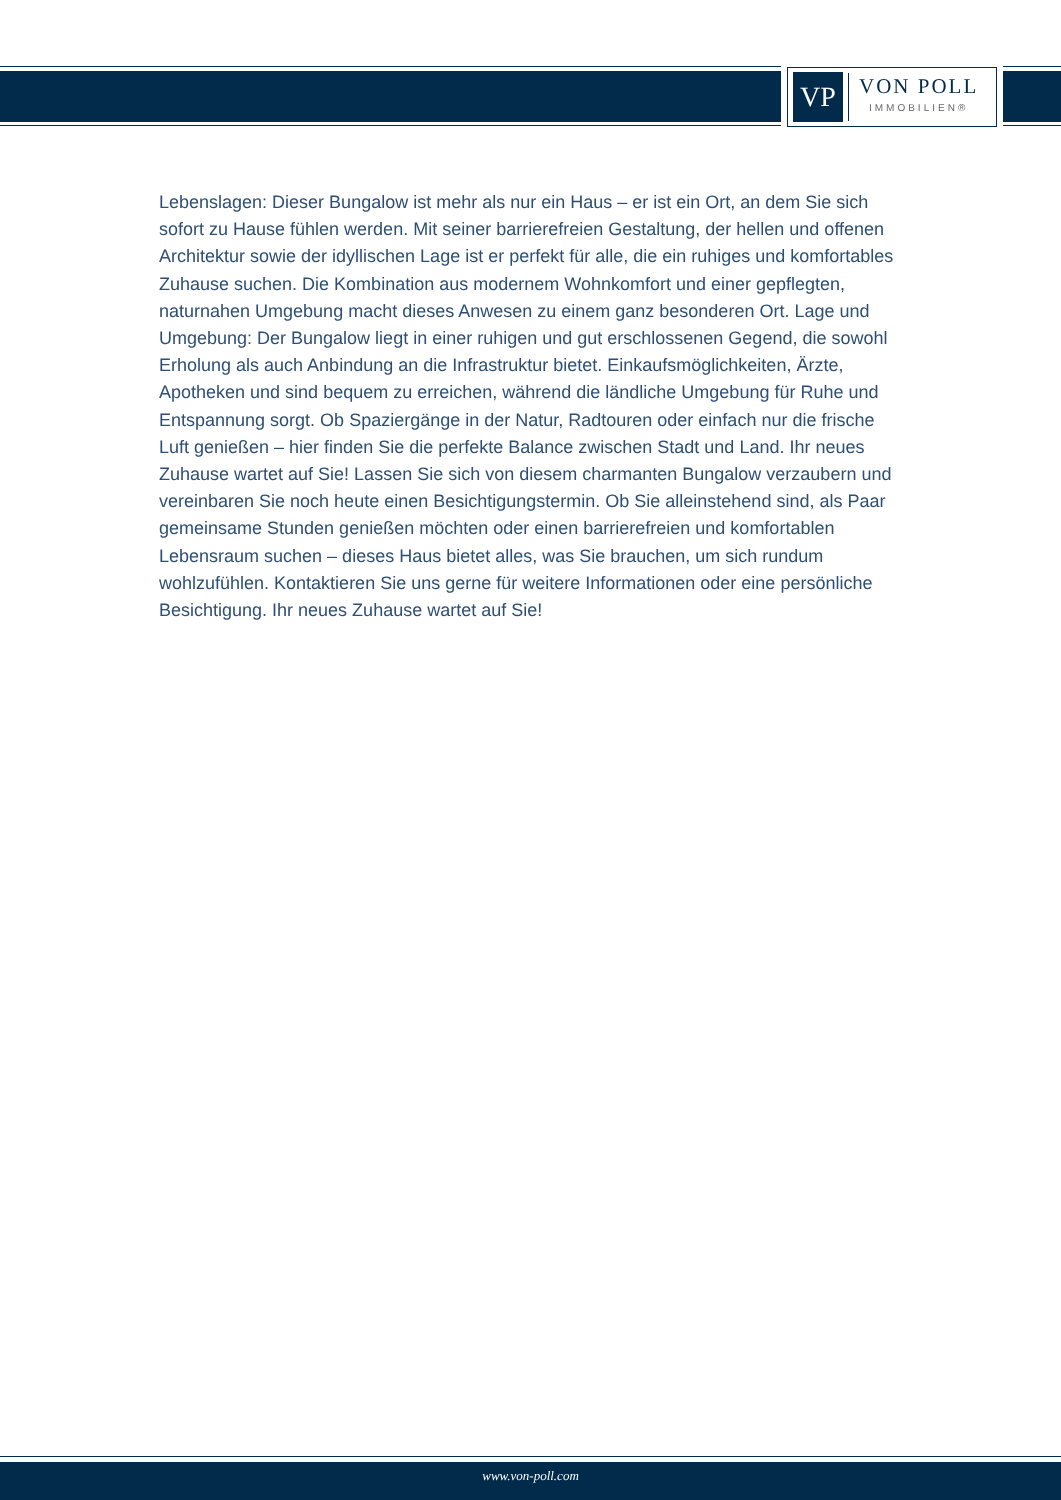VP
VON POLL
IMMOBILIEN®
Lebenslagen: Dieser Bungalow ist mehr als nur ein Haus – er ist ein Ort, an dem Sie sich sofort zu Hause fühlen werden. Mit seiner barrierefreien Gestaltung, der hellen und offenen Architektur sowie der idyllischen Lage ist er perfekt für alle, die ein ruhiges und komfortables Zuhause suchen. Die Kombination aus modernem Wohnkomfort und einer gepflegten, naturnahen Umgebung macht dieses Anwesen zu einem ganz besonderen Ort. Lage und Umgebung: Der Bungalow liegt in einer ruhigen und gut erschlossenen Gegend, die sowohl Erholung als auch Anbindung an die Infrastruktur bietet. Einkaufsmöglichkeiten, Ärzte, Apotheken und sind bequem zu erreichen, während die ländliche Umgebung für Ruhe und Entspannung sorgt. Ob Spaziergänge in der Natur, Radtouren oder einfach nur die frische Luft genießen – hier finden Sie die perfekte Balance zwischen Stadt und Land. Ihr neues Zuhause wartet auf Sie! Lassen Sie sich von diesem charmanten Bungalow verzaubern und vereinbaren Sie noch heute einen Besichtigungstermin. Ob Sie alleinstehend sind, als Paar gemeinsame Stunden genießen möchten oder einen barrierefreien und komfortablen Lebensraum suchen – dieses Haus bietet alles, was Sie brauchen, um sich rundum wohlzufühlen. Kontaktieren Sie uns gerne für weitere Informationen oder eine persönliche Besichtigung. Ihr neues Zuhause wartet auf Sie!
www.von-poll.com